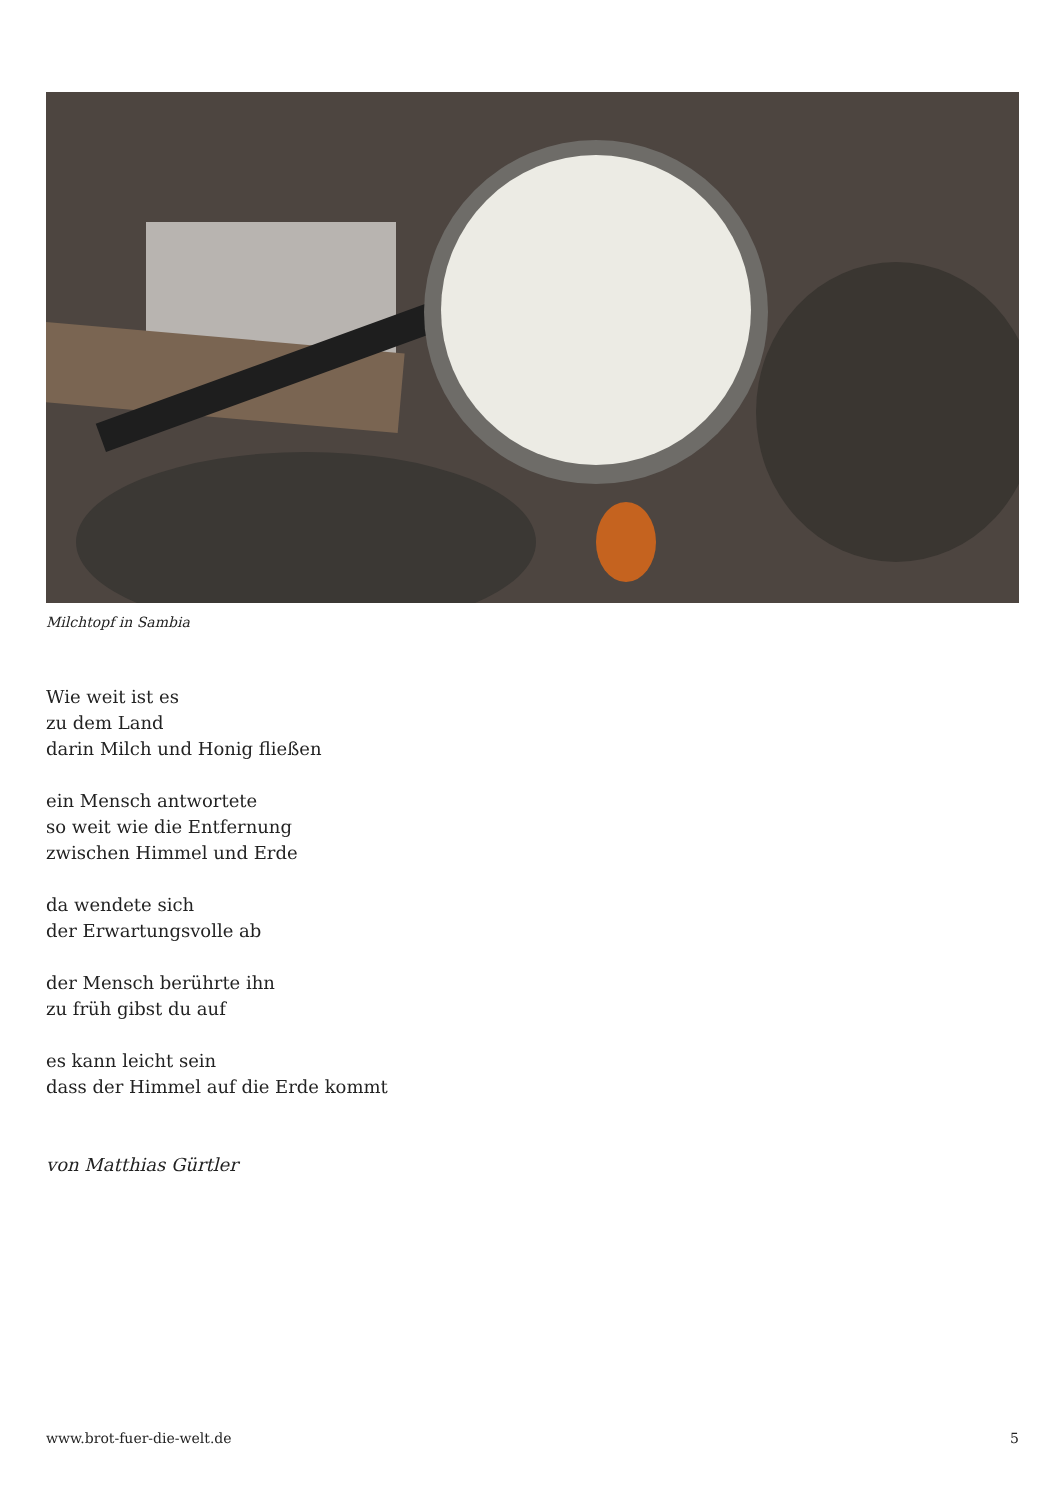Milchtopf in Sambia
Wie weit ist es
zu dem Land
darin Milch und Honig fließen
ein Mensch antwortete
so weit wie die Entfernung
zwischen Himmel und Erde
da wendete sich
der Erwartungsvolle ab
der Mensch berührte ihn
zu früh gibst du auf
es kann leicht sein
dass der Himmel auf die Erde kommt
von Matthias Gürtler
www.brot-fuer-die-welt.de 5